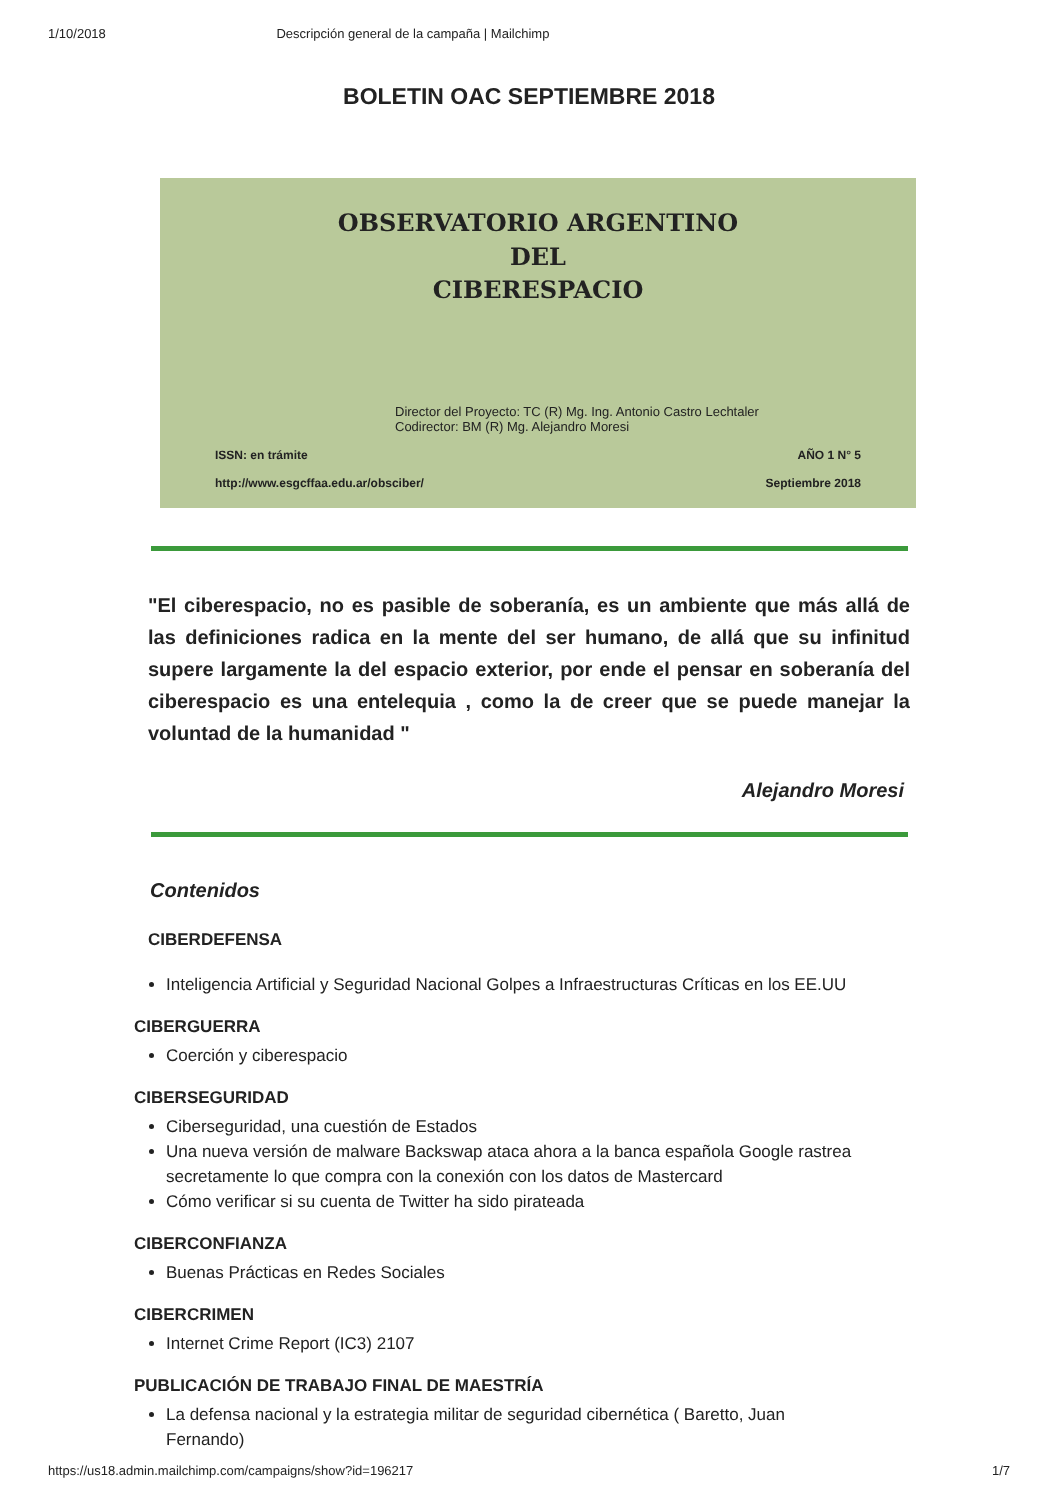1/10/2018 Descripción general de la campaña | Mailchimp
BOLETIN OAC SEPTIEMBRE 2018
OBSERVATORIO ARGENTINO
DEL
CIBERESPACIO
Director del Proyecto: TC (R) Mg. Ing. Antonio Castro Lechtaler
Codirector: BM (R) Mg. Alejandro Moresi
ISSN: en trámite AÑO 1 N° 5
http://www.esgcffaa.edu.ar/obsciber/ Septiembre 2018
"El ciberespacio, no es pasible de soberanía, es un ambiente que más allá de las definiciones radica en la mente del ser humano, de allá que su infinitud supere largamente la del espacio exterior, por ende el pensar en soberanía del ciberespacio es una entelequia , como la de creer que se puede manejar la voluntad de la humanidad "
Alejandro Moresi
Contenidos
CIBERDEFENSA
Inteligencia Artificial y Seguridad Nacional Golpes a Infraestructuras Críticas en los EE.UU
CIBERGUERRA
Coerción y ciberespacio
CIBERSEGURIDAD
Ciberseguridad, una cuestión de Estados
Una nueva versión de malware Backswap ataca ahora a la banca española Google rastrea secretamente lo que compra con la conexión con los datos de Mastercard
Cómo verificar si su cuenta de Twitter ha sido pirateada
CIBERCONFIANZA
Buenas Prácticas en Redes Sociales
CIBERCRIMEN
Internet Crime Report (IC3) 2107
PUBLICACIÓN DE TRABAJO FINAL DE MAESTRÍA
La defensa nacional y la estrategia militar de seguridad cibernética ( Baretto, Juan Fernando)
https://us18.admin.mailchimp.com/campaigns/show?id=196217 1/7